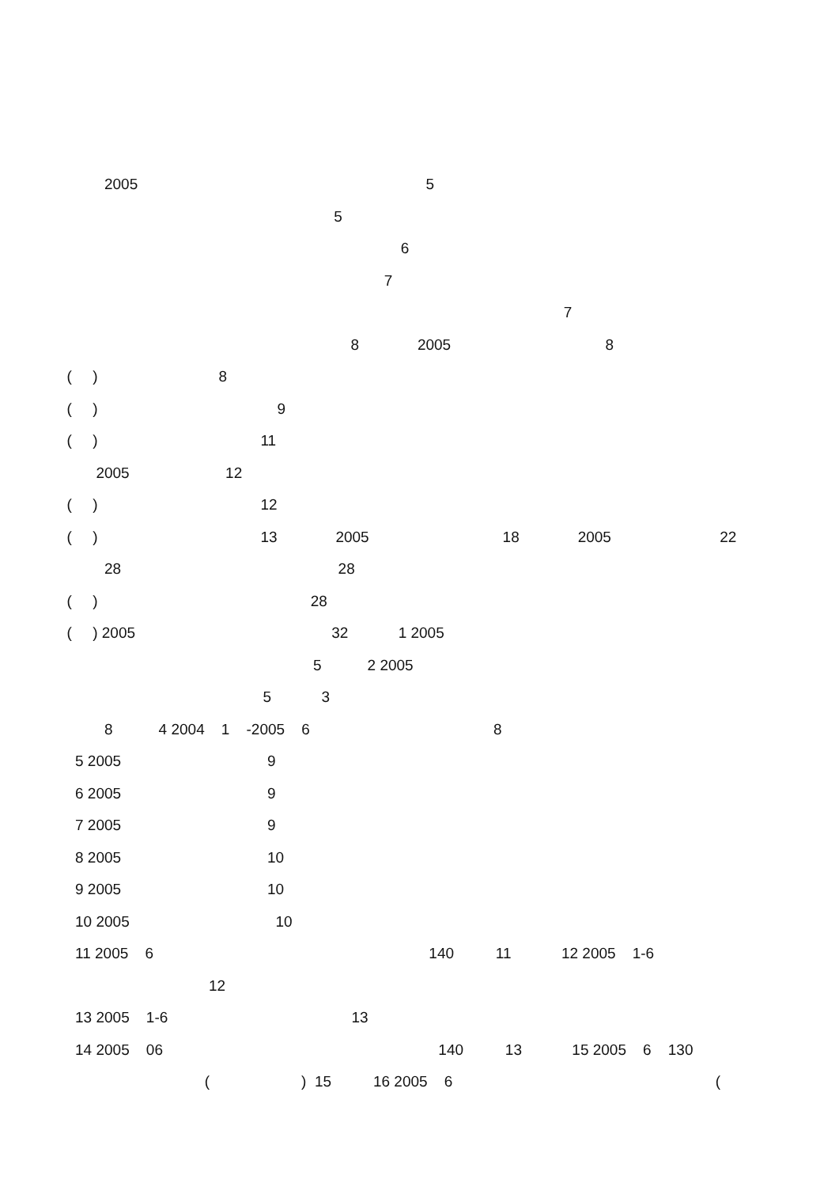2005 5
5
6
7
7
8 2005 8
( ) 8
( ) 9
( ) 11
2005 12
( ) 12
( ) 13 2005 18 2005 22
28 28
( ) 28
( ) 2005 32 1 2005
5 2 2005
5 3
8 4 2004 1 -2005 6 8
5 2005 9
6 2005 9
7 2005 9
8 2005 10
9 2005 10
10 2005 10
11 2005 6 140 11 12 2005 1-6
12
13 2005 1-6 13
14 2005 06 140 13 15 2005 6 130
( ) 15 16 2005 6 (